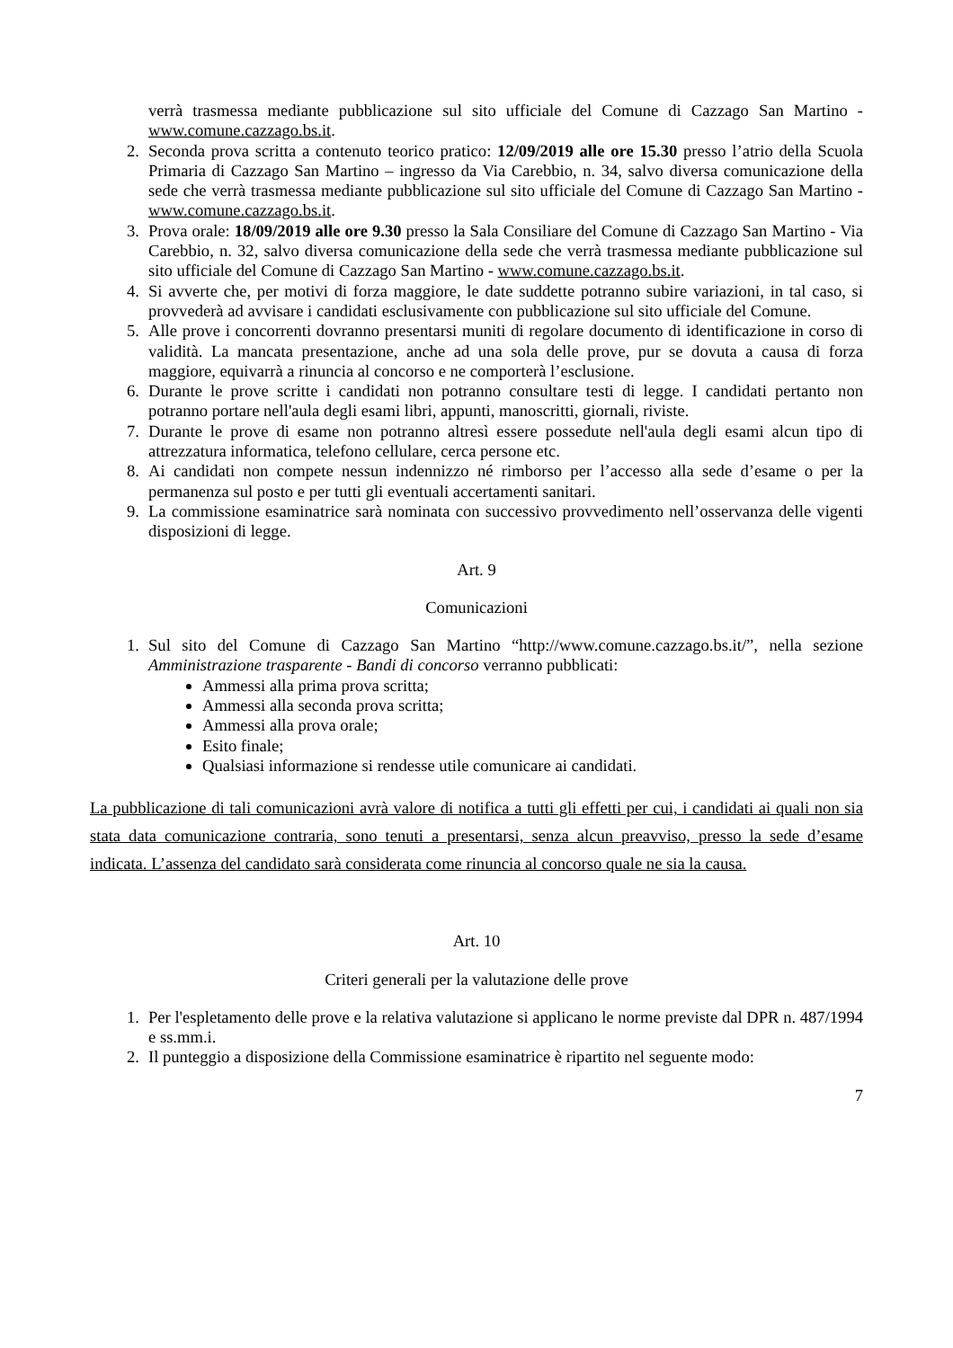verrà trasmessa mediante pubblicazione sul sito ufficiale del Comune di Cazzago San Martino - www.comune.cazzago.bs.it.
2. Seconda prova scritta a contenuto teorico pratico: 12/09/2019 alle ore 15.30 presso l’atrio della Scuola Primaria di Cazzago San Martino – ingresso da Via Carebbio, n. 34, salvo diversa comunicazione della sede che verrà trasmessa mediante pubblicazione sul sito ufficiale del Comune di Cazzago San Martino - www.comune.cazzago.bs.it.
3. Prova orale: 18/09/2019 alle ore 9.30 presso la Sala Consiliare del Comune di Cazzago San Martino - Via Carebbio, n. 32, salvo diversa comunicazione della sede che verrà trasmessa mediante pubblicazione sul sito ufficiale del Comune di Cazzago San Martino - www.comune.cazzago.bs.it.
4. Si avverte che, per motivi di forza maggiore, le date suddette potranno subire variazioni, in tal caso, si provvederà ad avvisare i candidati esclusivamente con pubblicazione sul sito ufficiale del Comune.
5. Alle prove i concorrenti dovranno presentarsi muniti di regolare documento di identificazione in corso di validità. La mancata presentazione, anche ad una sola delle prove, pur se dovuta a causa di forza maggiore, equivarrà a rinuncia al concorso e ne comporterà l’esclusione.
6. Durante le prove scritte i candidati non potranno consultare testi di legge. I candidati pertanto non potranno portare nell'aula degli esami libri, appunti, manoscritti, giornali, riviste.
7. Durante le prove di esame non potranno altresì essere possedute nell'aula degli esami alcun tipo di attrezzatura informatica, telefono cellulare, cerca persone etc.
8. Ai candidati non compete nessun indennizzo né rimborso per l’accesso alla sede d’esame o per la permanenza sul posto e per tutti gli eventuali accertamenti sanitari.
9. La commissione esaminatrice sarà nominata con successivo provvedimento nell’osservanza delle vigenti disposizioni di legge.
Art. 9
Comunicazioni
1. Sul sito del Comune di Cazzago San Martino “http://www.comune.cazzago.bs.it/”, nella sezione Amministrazione trasparente - Bandi di concorso verranno pubblicati:
Ammessi alla prima prova scritta;
Ammessi alla seconda prova scritta;
Ammessi alla prova orale;
Esito finale;
Qualsiasi informazione si rendesse utile comunicare ai candidati.
La pubblicazione di tali comunicazioni avrà valore di notifica a tutti gli effetti per cui, i candidati ai quali non sia stata data comunicazione contraria, sono tenuti a presentarsi, senza alcun preavviso, presso la sede d’esame indicata. L’assenza del candidato sarà considerata come rinuncia al concorso quale ne sia la causa.
Art. 10
Criteri generali per la valutazione delle prove
1. Per l'espletamento delle prove e la relativa valutazione si applicano le norme previste dal DPR n. 487/1994 e ss.mm.i.
2. Il punteggio a disposizione della Commissione esaminatrice è ripartito nel seguente modo:
7